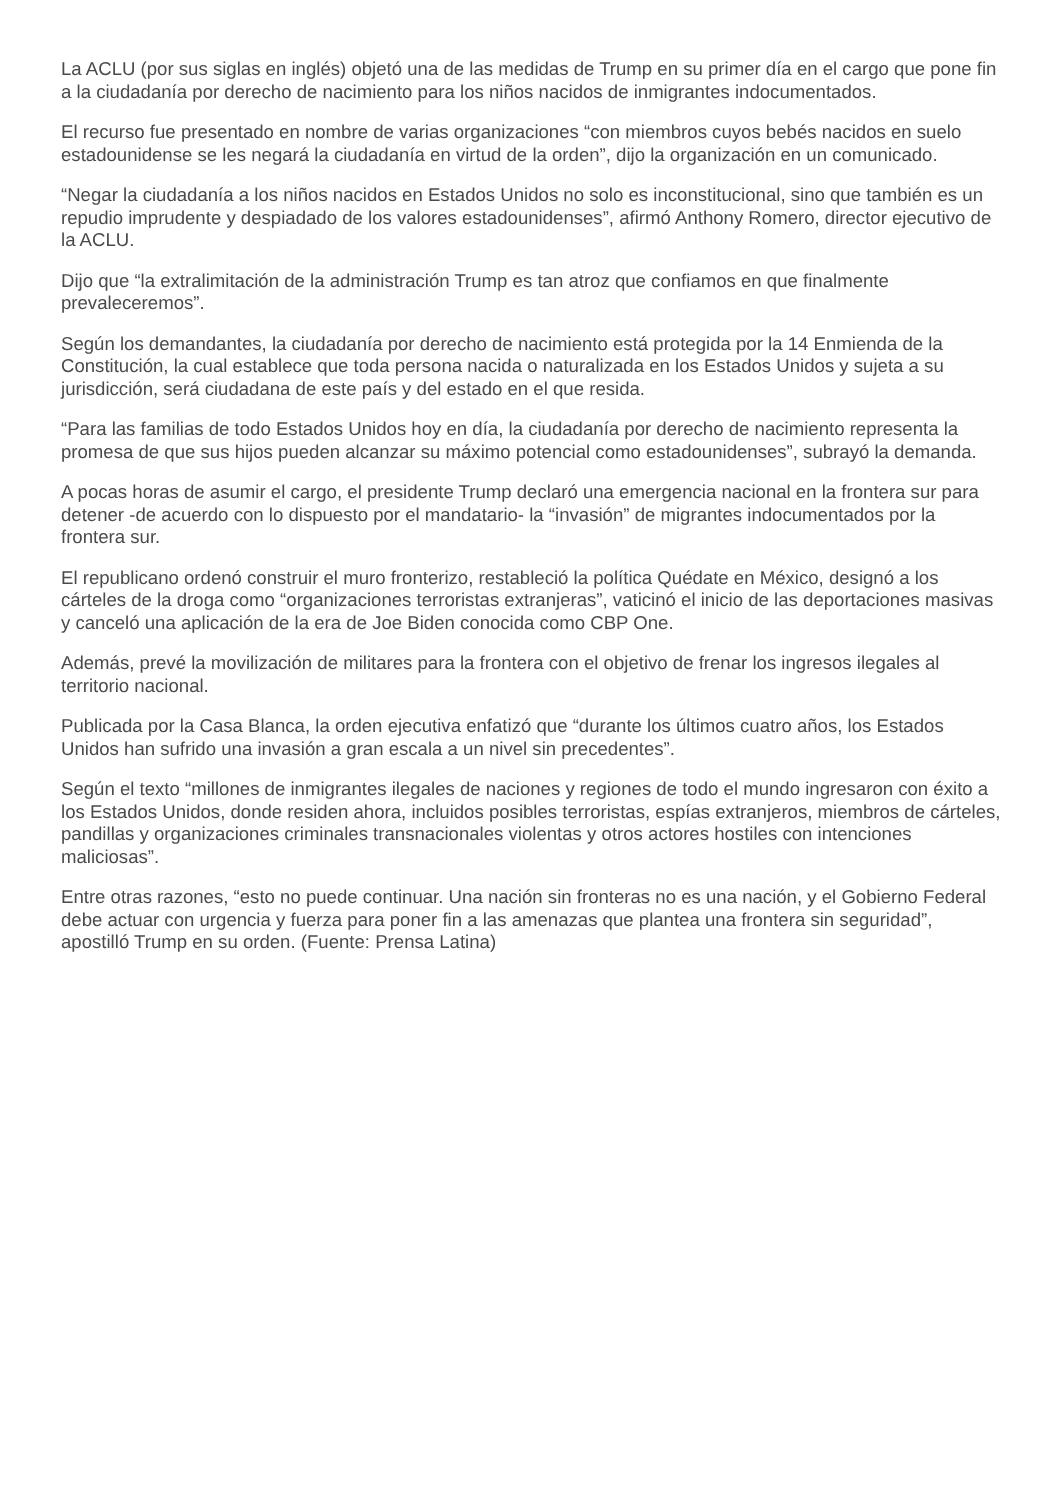La ACLU (por sus siglas en inglés) objetó una de las medidas de Trump en su primer día en el cargo que pone fin a la ciudadanía por derecho de nacimiento para los niños nacidos de inmigrantes indocumentados.
El recurso fue presentado en nombre de varias organizaciones “con miembros cuyos bebés nacidos en suelo estadounidense se les negará la ciudadanía en virtud de la orden”, dijo la organización en un comunicado.
“Negar la ciudadanía a los niños nacidos en Estados Unidos no solo es inconstitucional, sino que también es un repudio imprudente y despiadado de los valores estadounidenses”, afirmó Anthony Romero, director ejecutivo de la ACLU.
Dijo que “la extralimitación de la administración Trump es tan atroz que confiamos en que finalmente prevaleceremos”.
Según los demandantes, la ciudadanía por derecho de nacimiento está protegida por la 14 Enmienda de la Constitución, la cual establece que toda persona nacida o naturalizada en los Estados Unidos y sujeta a su jurisdicción, será ciudadana de este país y del estado en el que resida.
“Para las familias de todo Estados Unidos hoy en día, la ciudadanía por derecho de nacimiento representa la promesa de que sus hijos pueden alcanzar su máximo potencial como estadounidenses”, subrayó la demanda.
A pocas horas de asumir el cargo, el presidente Trump declaró una emergencia nacional en la frontera sur para detener -de acuerdo con lo dispuesto por el mandatario- la “invasión” de migrantes indocumentados por la frontera sur.
El republicano ordenó construir el muro fronterizo, restableció la política Quédate en México, designó a los cárteles de la droga como “organizaciones terroristas extranjeras”, vaticinó el inicio de las deportaciones masivas y canceló una aplicación de la era de Joe Biden conocida como CBP One.
Además, prevé la movilización de militares para la frontera con el objetivo de frenar los ingresos ilegales al territorio nacional.
Publicada por la Casa Blanca, la orden ejecutiva enfatizó que “durante los últimos cuatro años, los Estados Unidos han sufrido una invasión a gran escala a un nivel sin precedentes”.
Según el texto “millones de inmigrantes ilegales de naciones y regiones de todo el mundo ingresaron con éxito a los Estados Unidos, donde residen ahora, incluidos posibles terroristas, espías extranjeros, miembros de cárteles, pandillas y organizaciones criminales transnacionales violentas y otros actores hostiles con intenciones maliciosas”.
Entre otras razones, “esto no puede continuar. Una nación sin fronteras no es una nación, y el Gobierno Federal debe actuar con urgencia y fuerza para poner fin a las amenazas que plantea una frontera sin seguridad”, apostilló Trump en su orden. (Fuente: Prensa Latina)